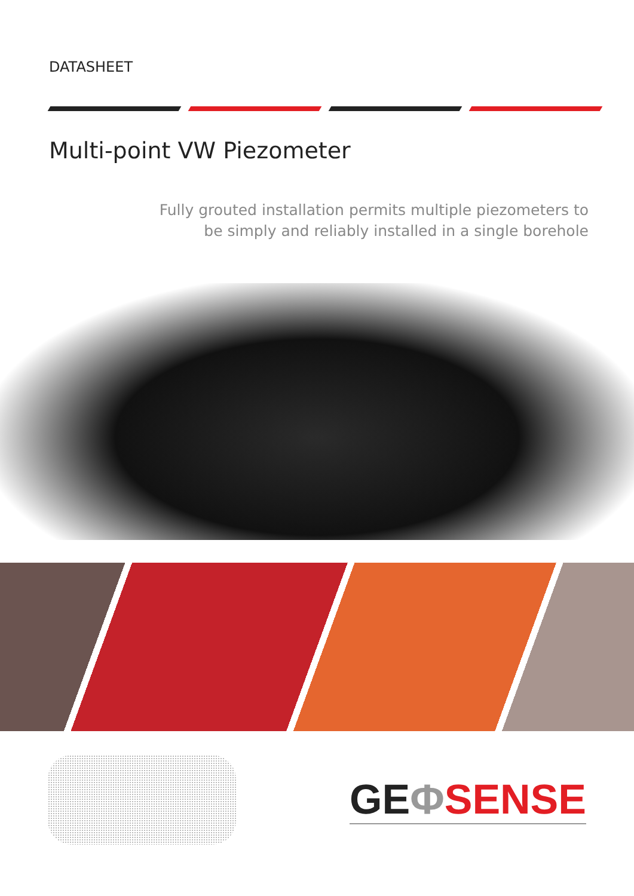DATASHEET
Multi-point VW Piezometer
Fully grouted installation permits multiple piezometers to
be simply and reliably installed in a single borehole
GE ΦSENSE